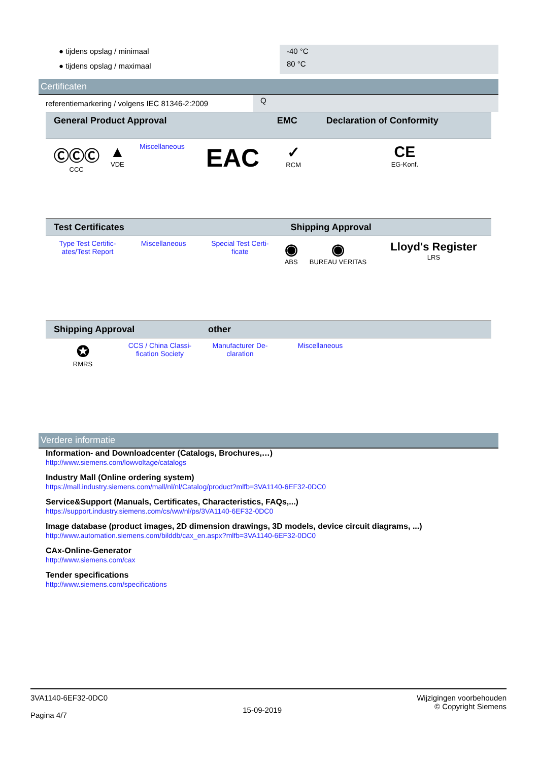| ● tijdens opslag / minimaal | -40 °C |
| ● tijdens opslag / maximaal | 80 °C |
Certificaten
| referentiemarkering / volgens IEC 81346-2:2009 | Q |
| General Product Approval | | | | EMC | Declaration of Conformity |
| --- | --- | --- | --- | --- | --- |
| ⒸⒸⒸ CCC | ▲ VDE | Miscellaneous | EAC | ✓ RCM | CE EG-Konf. |
| Test Certificates | | | Shipping Approval | | |
| --- | --- | --- | --- | --- | --- |
| Type Test Certific- ates/Test Report | Miscellaneous | Special Test Certi- ficate | ◉ ABS | ◉ BUREAU VERITAS | Lloyd's Register LRS |
| Shipping Approval | | other | | | |
| --- | --- | --- | --- | --- | --- |
| ✪ RMRS | CCS / China Classi- fication Society | Manufacturer De- claration | Miscellaneous | | |
Verdere informatie
Information- and Downloadcenter (Catalogs, Brochures,…)
http://www.siemens.com/lowvoltage/catalogs
Industry Mall (Online ordering system)
https://mall.industry.siemens.com/mall/nl/nl/Catalog/product?mlfb=3VA1140-6EF32-0DC0
Service&Support (Manuals, Certificates, Characteristics, FAQs,...)
https://support.industry.siemens.com/cs/ww/nl/ps/3VA1140-6EF32-0DC0
Image database (product images, 2D dimension drawings, 3D models, device circuit diagrams, ...)
http://www.automation.siemens.com/bilddb/cax_en.aspx?mlfb=3VA1140-6EF32-0DC0
CAx-Online-Generator
http://www.siemens.com/cax
Tender specifications
http://www.siemens.com/specifications
3VA1140-6EF32-0DC0
Pagina 4/7
15-09-2019
Wijzigingen voorbehouden
© Copyright Siemens